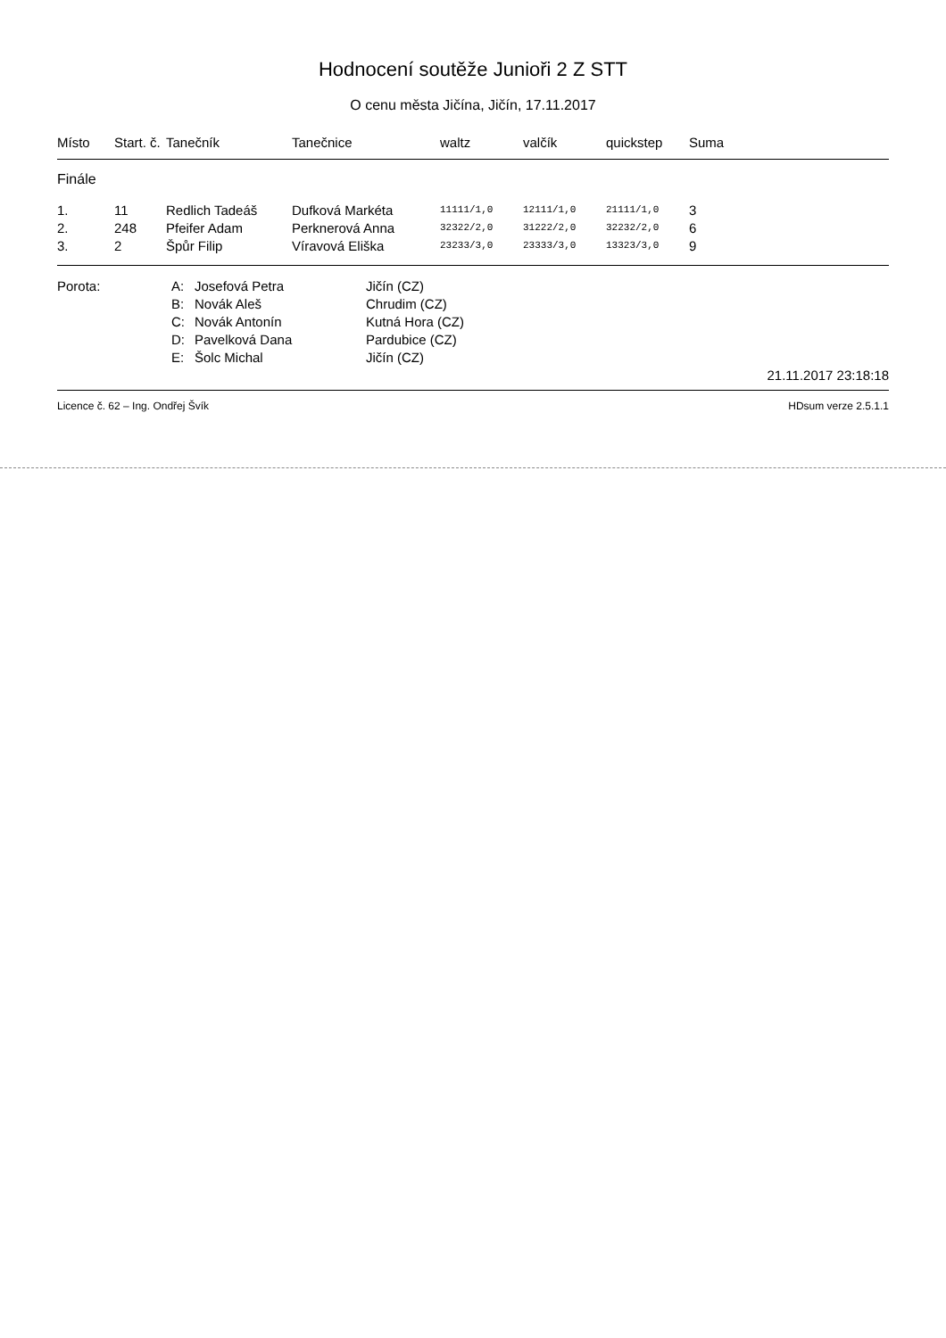Hodnocení soutěže Junioři 2 Z STT
O cenu města Jičína, Jičín, 17.11.2017
| Místo | Start. č. | Tanečník | Tanečnice | waltz | valčík | quickstep | Suma |
| --- | --- | --- | --- | --- | --- | --- | --- |
| Finále | | | | | | | |
| 1. | 11 | Redlich Tadeáš | Dufková Markéta | 11111/1,0 | 12111/1,0 | 21111/1,0 | 3 |
| 2. | 248 | Pfeifer Adam | Perknerová Anna | 32322/2,0 | 31222/2,0 | 32232/2,0 | 6 |
| 3. | 2 | Špůr Filip | Víravová Eliška | 23233/3,0 | 23333/3,0 | 13323/3,0 | 9 |
| Porota: | A: | Josefová Petra | Jičín (CZ) |
| | B: | Novák Aleš | Chrudim (CZ) |
| | C: | Novák Antonín | Kutná Hora (CZ) |
| | D: | Pavelková Dana | Pardubice (CZ) |
| | E: | Šolc Michal | Jičín (CZ) |
21.11.2017 23:18:18
Licence č. 62 – Ing. Ondřej Švík HDsum verze 2.5.1.1